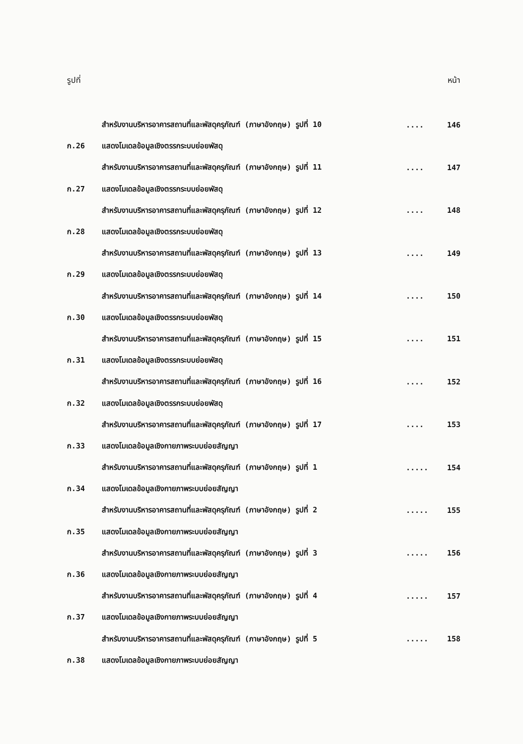รูปที่ หน้า
| | สำหรับงานบริหารอาคารสถานที่และพัสดุครุภัณฑ์ (ภาษาอังกฤษ) รูปที่ 10 | .... | 146 |
| ก.26 | แสดงโมเดลข้อมูลเชิงตรรกระบบย่อยพัสดุ | | |
| | สำหรับงานบริหารอาคารสถานที่และพัสดุครุภัณฑ์ (ภาษาอังกฤษ) รูปที่ 11 | .... | 147 |
| ก.27 | แสดงโมเดลข้อมูลเชิงตรรกระบบย่อยพัสดุ | | |
| | สำหรับงานบริหารอาคารสถานที่และพัสดุครุภัณฑ์ (ภาษาอังกฤษ) รูปที่ 12 | .... | 148 |
| ก.28 | แสดงโมเดลข้อมูลเชิงตรรกระบบย่อยพัสดุ | | |
| | สำหรับงานบริหารอาคารสถานที่และพัสดุครุภัณฑ์ (ภาษาอังกฤษ) รูปที่ 13 | .... | 149 |
| ก.29 | แสดงโมเดลข้อมูลเชิงตรรกระบบย่อยพัสดุ | | |
| | สำหรับงานบริหารอาคารสถานที่และพัสดุครุภัณฑ์ (ภาษาอังกฤษ) รูปที่ 14 | .... | 150 |
| ก.30 | แสดงโมเดลข้อมูลเชิงตรรกระบบย่อยพัสดุ | | |
| | สำหรับงานบริหารอาคารสถานที่และพัสดุครุภัณฑ์ (ภาษาอังกฤษ) รูปที่ 15 | .... | 151 |
| ก.31 | แสดงโมเดลข้อมูลเชิงตรรกระบบย่อยพัสดุ | | |
| | สำหรับงานบริหารอาคารสถานที่และพัสดุครุภัณฑ์ (ภาษาอังกฤษ) รูปที่ 16 | .... | 152 |
| ก.32 | แสดงโมเดลข้อมูลเชิงตรรกระบบย่อยพัสดุ | | |
| | สำหรับงานบริหารอาคารสถานที่และพัสดุครุภัณฑ์ (ภาษาอังกฤษ) รูปที่ 17 | .... | 153 |
| ก.33 | แสดงโมเดลข้อมูลเชิงกายภาพระบบย่อยสัญญา | | |
| | สำหรับงานบริหารอาคารสถานที่และพัสดุครุภัณฑ์ (ภาษาอังกฤษ) รูปที่ 1 | ..... | 154 |
| ก.34 | แสดงโมเดลข้อมูลเชิงกายภาพระบบย่อยสัญญา | | |
| | สำหรับงานบริหารอาคารสถานที่และพัสดุครุภัณฑ์ (ภาษาอังกฤษ) รูปที่ 2 | ..... | 155 |
| ก.35 | แสดงโมเดลข้อมูลเชิงกายภาพระบบย่อยสัญญา | | |
| | สำหรับงานบริหารอาคารสถานที่และพัสดุครุภัณฑ์ (ภาษาอังกฤษ) รูปที่ 3 | ..... | 156 |
| ก.36 | แสดงโมเดลข้อมูลเชิงกายภาพระบบย่อยสัญญา | | |
| | สำหรับงานบริหารอาคารสถานที่และพัสดุครุภัณฑ์ (ภาษาอังกฤษ) รูปที่ 4 | ..... | 157 |
| ก.37 | แสดงโมเดลข้อมูลเชิงกายภาพระบบย่อยสัญญา | | |
| | สำหรับงานบริหารอาคารสถานที่และพัสดุครุภัณฑ์ (ภาษาอังกฤษ) รูปที่ 5 | ..... | 158 |
| ก.38 | แสดงโมเดลข้อมูลเชิงกายภาพระบบย่อยสัญญา | | |